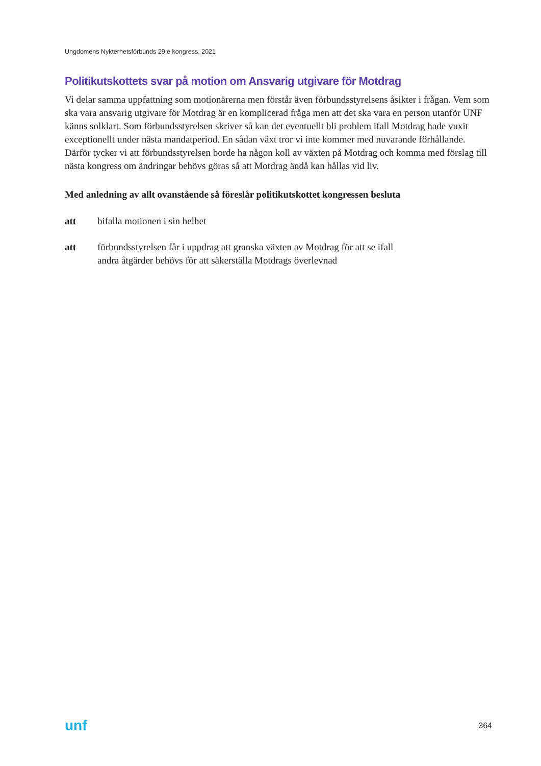Ungdomens Nykterhetsförbunds 29:e kongress, 2021
Politikutskottets svar på motion om Ansvarig utgivare för Motdrag
Vi delar samma uppfattning som motionärerna men förstår även förbundsstyrelsens åsikter i frågan. Vem som ska vara ansvarig utgivare för Motdrag är en komplicerad fråga men att det ska vara en person utanför UNF känns solklart. Som förbundsstyrelsen skriver så kan det eventuellt bli problem ifall Motdrag hade vuxit exceptionellt under nästa mandatperiod. En sådan växt tror vi inte kommer med nuvarande förhållande. Därför tycker vi att förbundsstyrelsen borde ha någon koll av växten på Motdrag och komma med förslag till nästa kongress om ändringar behövs göras så att Motdrag ändå kan hållas vid liv.
Med anledning av allt ovanstående så föreslår politikutskottet kongressen besluta
att bifalla motionen i sin helhet
att förbundsstyrelsen får i uppdrag att granska växten av Motdrag för att se ifall
andra åtgärder behövs för att säkerställa Motdrags överlevnad
unf 364